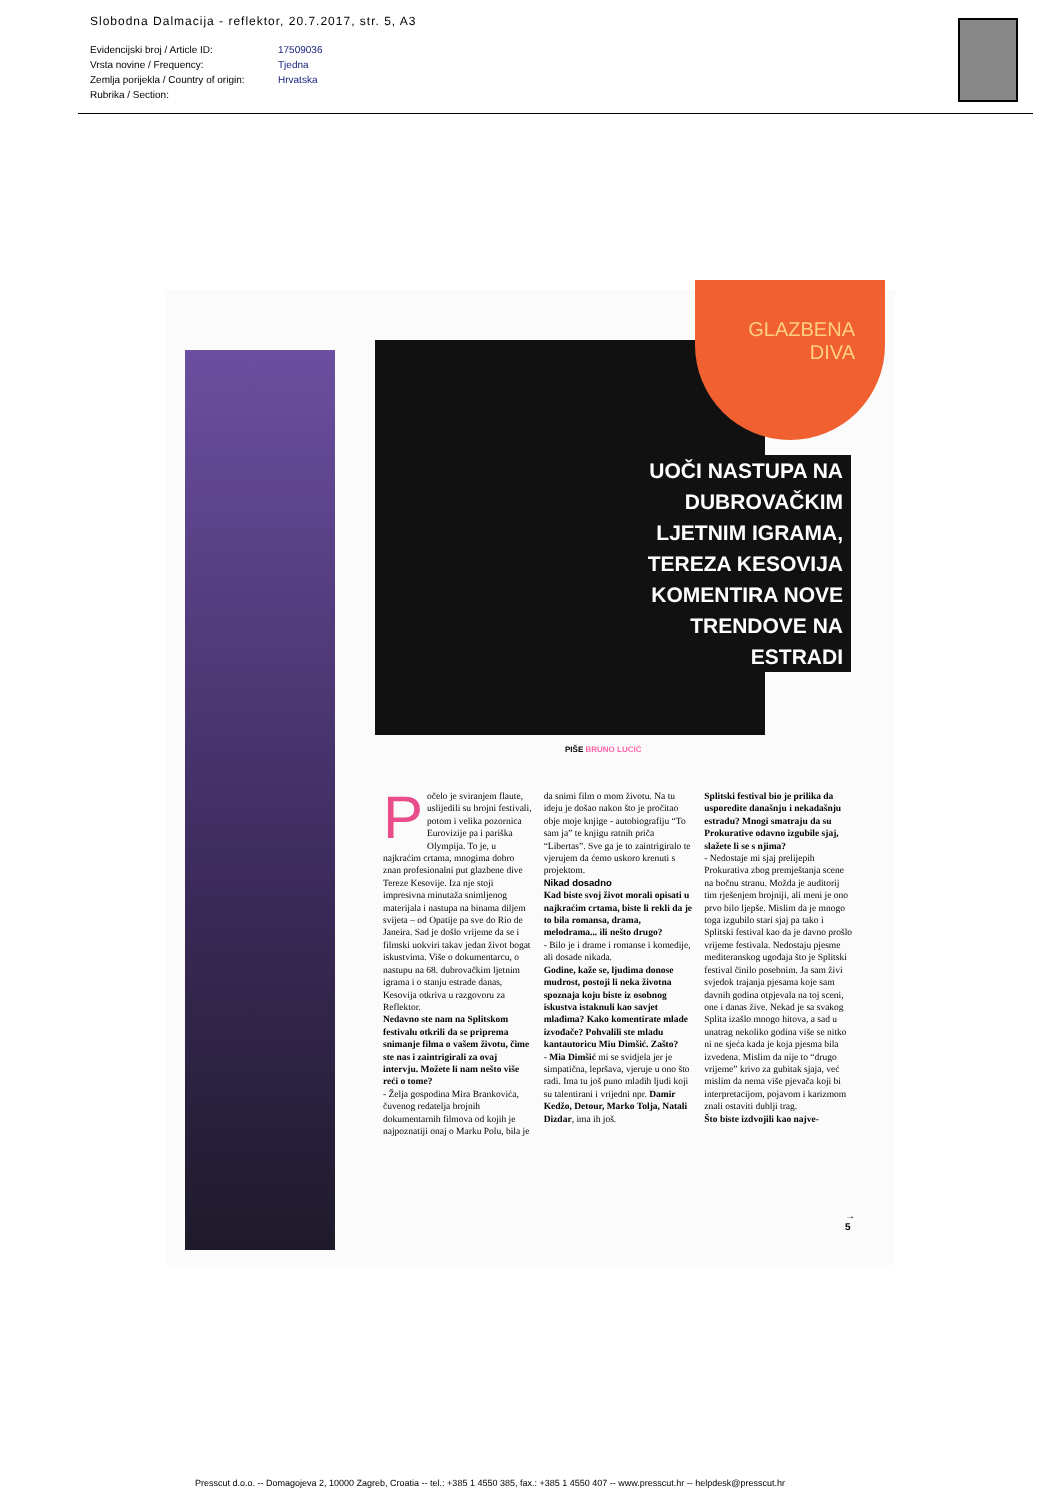Slobodna Dalmacija - reflektor, 20.7.2017, str. 5, A3
Evidencijski broj / Article ID: 17509036
Vrsta novine / Frequency: Tjedna
Zemlja porijekla / Country of origin: Hrvatska
Rubrika / Section:
GLAZBENA
DIVA
UOČI NASTUPA NA DUBROVAČKIM LJETNIM IGRAMA, TEREZA KESOVIJA KOMENTIRA NOVE TRENDOVE NA ESTRADI
PIŠE BRUNO LUCIĆ
Počelo je sviranjem flaute, uslijedili su brojni festivali, potom i velika pozornica Eurovizije pa i pariška Olympija. To je, u najkraćim crtama, mnogima dobro znan profesionalni put glazbene dive Tereze Kesovije. Iza nje stoji impresivna minutaža snimljenog materijala i nastupa na binama diljem svijeta – od Opatije pa sve do Rio de Janeira. Sad je došlo vrijeme da se i filmski uokviri takav jedan život bogat iskustvima. Više o dokumentarcu, o nastupu na 68. dubrovačkim ljetnim igrama i o stanju estrade danas, Kesovija otkriva u razgovoru za Reflektor.
Nedavno ste nam na Splitskom festivalu otkrili da se priprema snimanje filma o vašem životu, čime ste nas i zaintrigirali za ovaj intervju. Možete li nam nešto više reći o tome?
- Želja gospodina Mira Brankovića, čuvenog redatelja brojnih dokumentarnih filmova od kojih je najpoznatiji onaj o Marku Polu, bila je da snimi film o mom životu. Na tu ideju je došao nakon što je pročitao obje moje knjige - autobiografiju “To sam ja” te knjigu ratnih priča “Libertas”. Sve ga je to zaintrigiralo te vjerujem da ćemo uskoro krenuti s projektom.
Nikad dosadno
Kad biste svoj život morali opisati u najkraćim crtama, biste li rekli da je to bila romansa, drama, melodrama... ili nešto drugo?
- Bilo je i drame i romanse i komedije, ali dosade nikada.
Godine, kaže se, ljudima donose mudrost, postoji li neka životna spoznaja koju biste iz osobnog iskustva istaknuli kao savjet mlađima? Kako komentirate mlade izvođače? Pohvalili ste mladu kantautoricu Miu Dimšić. Zašto?
- Mia Dimšić mi se svidjela jer je simpatična, lepršava, vjeruje u ono što radi. Ima tu još puno mladih ljudi koji su talentirani i vrijedni npr. Damir Kedžo, Detour, Marko Tolja, Natali Dizdar, ima ih još.
Splitski festival bio je prilika da usporedite današnju i nekadašnju estradu? Mnogi smatraju da su Prokurative odavno izgubile sjaj, slažete li se s njima?
- Nedostaje mi sjaj prelijepih Prokurativa zbog premještanja scene na bočnu stranu. Možda je auditorij tim rješenjem brojniji, ali meni je ono prvo bilo ljepše. Mislim da je mnogo toga izgubilo stari sjaj pa tako i Splitski festival kao da je davno prošlo vrijeme festivala. Nedostaju pjesme mediteranskog ugođaja što je Splitski festival činilo posebnim. Ja sam živi svjedok trajanja pjesama koje sam davnih godina otpjevala na toj sceni, one i danas žive. Nekad je sa svakog Splita izašlo mnogo hitova, a sad u unatrag nekoliko godina više se nitko ni ne sjeća kada je koja pjesma bila izvedena. Mislim da nije to “drugo vrijeme” krivo za gubitak sjaja, već mislim da nema više pjevača koji bi interpretacijom, pojavom i karizmom znali ostaviti dublji trag.
Što biste izdvojili kao najve-
→
5
Presscut d.o.o. -- Domagojeva 2, 10000 Zagreb, Croatia -- tel.: +385 1 4550 385, fax.: +385 1 4550 407 -- www.presscut.hr -- helpdesk@presscut.hr